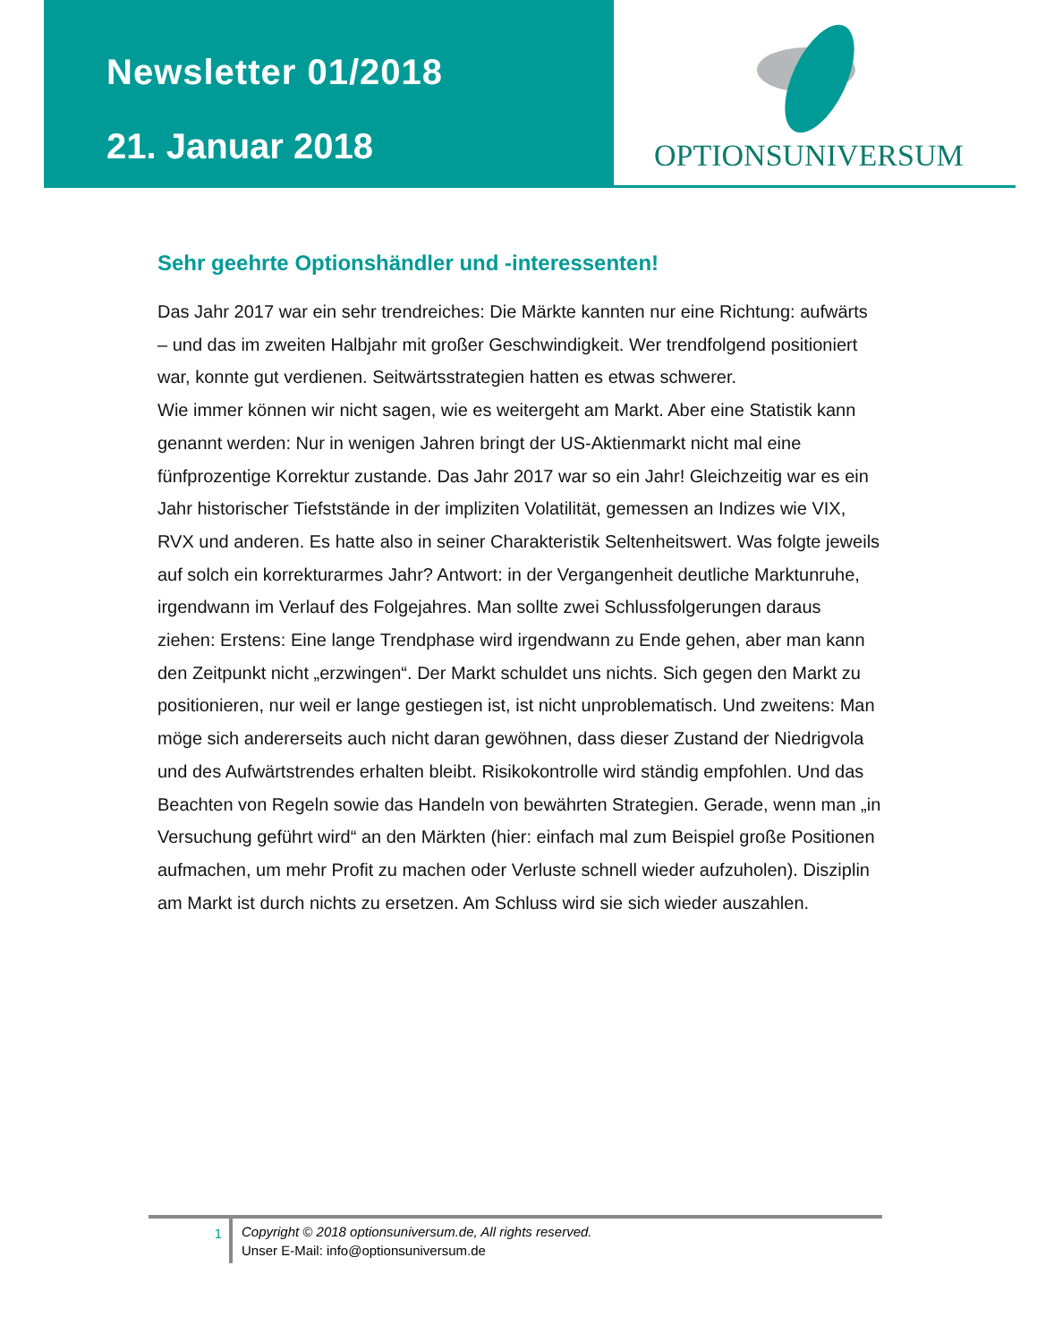Newsletter 01/2018
21. Januar 2018
OPTIONSUNIVERSUM
Sehr geehrte Optionshändler und -interessenten!
Das Jahr 2017 war ein sehr trendreiches: Die Märkte kannten nur eine Richtung: aufwärts – und das im zweiten Halbjahr mit großer Geschwindigkeit. Wer trendfolgend positioniert war, konnte gut verdienen. Seitwärtsstrategien hatten es etwas schwerer.
Wie immer können wir nicht sagen, wie es weitergeht am Markt. Aber eine Statistik kann genannt werden: Nur in wenigen Jahren bringt der US-Aktienmarkt nicht mal eine fünfprozentige Korrektur zustande. Das Jahr 2017 war so ein Jahr! Gleichzeitig war es ein Jahr historischer Tiefststände in der impliziten Volatilität, gemessen an Indizes wie VIX, RVX und anderen. Es hatte also in seiner Charakteristik Seltenheitswert. Was folgte jeweils auf solch ein korrekturarmes Jahr? Antwort: in der Vergangenheit deutliche Marktunruhe, irgendwann im Verlauf des Folgejahres. Man sollte zwei Schlussfolgerungen daraus ziehen: Erstens: Eine lange Trendphase wird irgendwann zu Ende gehen, aber man kann den Zeitpunkt nicht „erzwingen“. Der Markt schuldet uns nichts. Sich gegen den Markt zu positionieren, nur weil er lange gestiegen ist, ist nicht unproblematisch. Und zweitens: Man möge sich andererseits auch nicht daran gewöhnen, dass dieser Zustand der Niedrigvola und des Aufwärtstrendes erhalten bleibt. Risikokontrolle wird ständig empfohlen. Und das Beachten von Regeln sowie das Handeln von bewährten Strategien. Gerade, wenn man „in Versuchung geführt wird“ an den Märkten (hier: einfach mal zum Beispiel große Positionen aufmachen, um mehr Profit zu machen oder Verluste schnell wieder aufzuholen). Disziplin am Markt ist durch nichts zu ersetzen. Am Schluss wird sie sich wieder auszahlen.
1
Copyright © 2018 optionsuniversum.de, All rights reserved.
Unser E-Mail: info@optionsuniversum.de